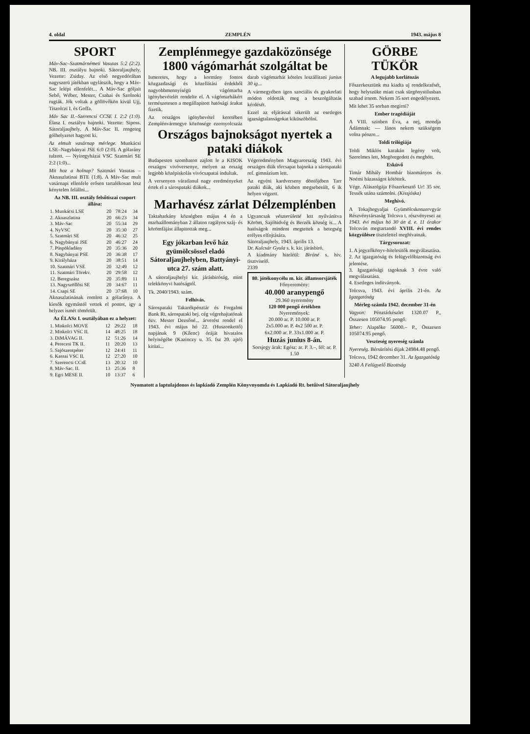4. oldal ZEMPLÉN 1943. május 8
SPORT
Máv-Sac–Szatmárnémeti Vasutas 5:2 (2:2). NB. III. osztályu bajnoki. Sátoraljaujhely. Vezette: Zsiday. Az első negyedórában nagyszerü játékban ugylátszik, hogy a Máv-Sac lelépi ellenfelét... A Máv-Sac góljait Sebő, Wéber, Mester, Csabai és Szolnoki rugták. Jók voltak a göllövőkön kivül Ujj, Tiszolczi I. és Goffa.
Máv Sac II.–Szerencsi CCSE I. 2:2 (1:0). Élasz I. osztályu bajnoki. Vezette: Siposs. Sátoraljaujhely. A Máv-Sac II. rengeteg gólhelyzetet hagyott ki.
Az elmult vasárnap mérlege. Munkácsi LSE–Nagybányai JSE 6:0 (2:0). A gólarány tulzott. — Nyiregyházai VSC Szatmári SE 2:2 (1:0)...
Mit hoz a holnap? Szatmári Vasutas –Aknaszlatinai BTE (1:8). A Máv-Sac mult vasárnapi ellenfele erősen tartalékosan lesz kénytelen felállni...
Az NB. III. osztály felsőtiszai csoport állása:
| 1. Munkácsi LSE | 20 | 78:24 | 34 |
| 2. Aknaszlatina | 20 | 66:23 | 34 |
| 3. Máv-Sac | 20 | 55:34 | 29 |
| 4. NyVSC | 20 | 35:30 | 27 |
| 5. Szatmári SE | 20 | 46:32 | 25 |
| 6. Nagybányai JSE | 20 | 46:27 | 24 |
| 7. Püspökladány | 20 | 35:36 | 20 |
| 8. Nagybányai PSE | 20 | 36:38 | 17 |
| 9. Királyháza | 20 | 38:51 | 14 |
| 10. Szatmári VSE | 20 | 32:49 | 12 |
| 11. Szatmári Törekv. | 20 | 29:58 | 12 |
| 12. Beregszász | 20 | 35:89 | 11 |
| 13. Nagyszöllősi SE | 20 | 34:67 | 11 |
| 14. Csapi SE | 20 | 37:68 | 10 |
Aknaszlatinának romlott a gólaránya. A kiesők egymástól vettek el pontot, igy a helyzet ismét tömörült.
Az ÉLASz I. osztályában ez a helyzet:
| 1. Miskolci MOVE | 12 | 29:22 | 18 |
| 2. Miskolci VSC II. | 14 | 48:25 | 18 |
| 3. DiMÁVAG II. | 12 | 51:26 | 14 |
| 4. Perecesi TK II. | 11 | 20:20 | 13 |
| 5. Sajószentpéter | 12 | 24:41 | 11 |
| 6. Kassai VSC II. | 12 | 27:20 | 10 |
| 7. Szerencsi CCsE | 13 | 20:32 | 10 |
| 8. Máv-Sac. II. | 13 | 25:36 | 8 |
| 9. Egri MESE II. | 10 | 13:37 | 6 |
Zemplénmegye gazdaközönsége 1800 vágómarhát szolgáltat be
Ismeretes, hogy a kormány fontos közgazdasági és közellátási érdekből nagyobbmennyiségü vágómarha igénybevételét rendelte el. A vágómarhákért természetesen a megállapitott hatósági árakat fizetik.
Az országos igénybevétel keretében Zemplénvármegye közönsége ezernyolcszáz darab vágómarhát köteles leszállitani junius 30 ig...
A vármegyében igen szociális és gyakorlati módon oldották meg a beszolgáltatás kérdését.
Ezzel az eljárással sikerült az esetleges igazságtalanságokat kiküszöbölni.
Országos bajnokságot nyertek a pataki diákok
Budapesten szombaton zajlott le a KISOK országos vivóversenye, melyen az ország legjobb középiskolás vivócsapatai indultak.
A versenyen váratlanul nagy eredményeket értek el a sárospataki diákok...
Végeredményben Magyarország 1943. évi országos diák tőrcsapat bajnoka a sárospataki ref. gimnázium lett.
Az egyéni kardverseny döntőjében Tarr pataki diák, aki közben megsebesült, 6 ik helyen végzett.
Marhavész zárlat Délzemplénben
Taktaharkány községben május 4 én a marhaállományban 2 állaton ragályos száj- és körömfájást állapitottak meg...
Ugyancsak vészterületté lett nyilvánitva Köröm, Sajóhidvég és Berzék község is... A hatóságok mindent megtettek a betegség erélyes elfojtására.
Egy jókarban levő ház gyümölcsössel eladó Sátoraljaujhelyben, Battyányi-utca 27. szám alatt.
A sátoraljaujhelyi kir. járásbiróság, mint telekkönyvi hatóságtól.
Tk. 2040/1943. szám.
Felhivás.
Sárospataki Takarékpénztár és Forgalmi Bank Rt. sárospataki bej. cég végrehajtatónak özv. Mester Dezsőné... árverést rendel el 1943. évi május hó 22. (Huszonkettő) napjának 9 (Kilenc) óráját hivatalos helyiségébe (Kazinczy u. 35. fsz 20. ajtó) kitüzi...
Sátoraljaujhely, 1943. április 13.
Dr. Kulcsár Gyula s. k. kir. járásbiró.
A kiadmány hiteléül: Biróné s. hiv. tisztviselő.
2339
80. jótékonycélu m. kir. államsorsjáték
Főnyeremény:
40.000 aranypengő
29.360 nyeremény
120 000 pengő értékben
Nyeremények:
20.000 ar. P. 10.000 ar. P.
2x5.000 ar. P. 4x2 500 ar. P.
6x2.000 ar. P. 33x1.000 ar. P.
Huzás junius 8-án.
Sorsjegy árak: Egész: ar. P. 3.–, fél: ar. P. 1.50
GÖRBE TÜKÖR
A legujabb korlátozás
Főszerkesztünk ma kiadta uj rendelkezését, hogy helyszüke miatt csak sürgönystilusban szabad irnom. Nekem 35 sort engedélyezett.
Mit lehet 35 sorban megirni?
Ember tragédiáját
A VIII. szinben Éva, a nej, mondja Ádámnak: — János nekem szükségem volna pénzre...
Toldi trilógiája
Toldi Miklós karakán legény volt, Szerelmes lett, Megöregedett és meghótt.
Esküvő
Timár Mihály Hombár bizományos és Noémi házasságot kötöttek.
Vége. Alászolgája Főszerkesztő Ur! 35 sor. Tessék utána számolni. (Kissjóska)
Meghivó.
A Tokajhegyaljai Gyümölcskonzervgyár Részvénytársaság Tolcsva t. részvényesei az 1943. évi május hó 30 án d. e. 11 órakor Tolcsván megtartandó XVIII. évi rendes közgyülésre tisztelettel meghivatnak.
Tárgysorozat:
1. A jegyzőkönyv-hitelesitők megválasztása.
2. Az igazgatóság és felügyelőbizottság évi jelentése.
3. Igazgatósági tagoknak 3 évre való megválasztása.
4. Esetleges inditványok.
Tolcsva, 1943. évi április 21-én. Az Igazgatóság
Mérleg-számla 1942. december 31-én
Vagyon: Pénztárkészlet 1320.07 P., Összesen 105074.95 pengő.
Teher: Alaptőke 56000.– P., Összesen 105074.95 pengő.
Veszteség nyereség számla
Nyereség. Bérsürítési dijak 24984.48 pengő.
Tolcsva, 1942 december 31. Az Igazgatóság
3240 A Felügyelő Bizottság
Nyomatott a laptulajdonos és lapkiadó Zemplén Könyvnyomda és Lapkiadó Rt. betűivel Sátoraljaujhely